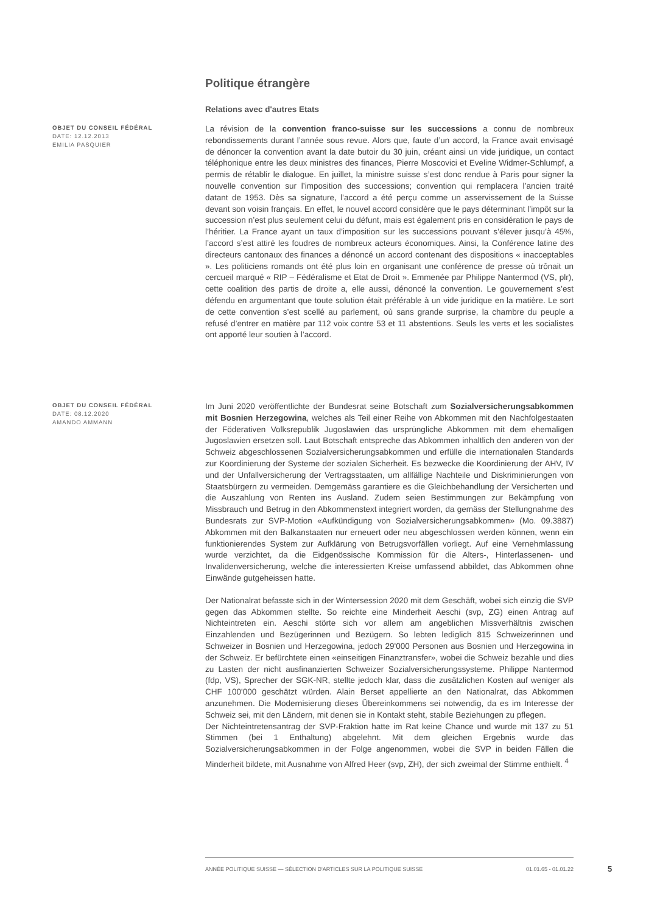Politique étrangère
Relations avec d'autres Etats
OBJET DU CONSEIL FÉDÉRAL
DATE: 12.12.2013
EMILIA PASQUIER
La révision de la convention franco-suisse sur les successions a connu de nombreux rebondissements durant l’année sous revue. Alors que, faute d’un accord, la France avait envisagé de dénoncer la convention avant la date butoir du 30 juin, créant ainsi un vide juridique, un contact téléphonique entre les deux ministres des finances, Pierre Moscovici et Eveline Widmer-Schlumpf, a permis de rétablir le dialogue. En juillet, la ministre suisse s’est donc rendue à Paris pour signer la nouvelle convention sur l’imposition des successions; convention qui remplacera l’ancien traité datant de 1953. Dès sa signature, l’accord a été perçu comme un asservissement de la Suisse devant son voisin français. En effet, le nouvel accord considère que le pays déterminant l’impôt sur la succession n’est plus seulement celui du défunt, mais est également pris en considération le pays de l’héritier. La France ayant un taux d’imposition sur les successions pouvant s’élever jusqu’à 45%, l’accord s’est attiré les foudres de nombreux acteurs économiques. Ainsi, la Conférence latine des directeurs cantonaux des finances a dénoncé un accord contenant des dispositions « inacceptables ». Les politiciens romands ont été plus loin en organisant une conférence de presse où trônait un cercueil marqué « RIP – Fédéralisme et Etat de Droit ». Emmenée par Philippe Nantermod (VS, plr), cette coalition des partis de droite a, elle aussi, dénoncé la convention. Le gouvernement s’est défendu en argumentant que toute solution était préférable à un vide juridique en la matière. Le sort de cette convention s’est scellé au parlement, où sans grande surprise, la chambre du peuple a refusé d’entrer en matière par 112 voix contre 53 et 11 abstentions. Seuls les verts et les socialistes ont apporté leur soutien à l’accord.
OBJET DU CONSEIL FÉDÉRAL
DATE: 08.12.2020
AMANDO AMMANN
Im Juni 2020 veröffentlichte der Bundesrat seine Botschaft zum Sozialversicherungsabkommen mit Bosnien Herzegowina, welches als Teil einer Reihe von Abkommen mit den Nachfolgestaaten der Föderativen Volksrepublik Jugoslawien das ursprüngliche Abkommen mit dem ehemaligen Jugoslawien ersetzen soll. Laut Botschaft entspreche das Abkommen inhaltlich den anderen von der Schweiz abgeschlossenen Sozialversicherungsabkommen und erfülle die internationalen Standards zur Koordinierung der Systeme der sozialen Sicherheit. Es bezwecke die Koordinierung der AHV, IV und der Unfallversicherung der Vertragsstaaten, um allfällige Nachteile und Diskriminierungen von Staatsbürgern zu vermeiden. Demgemäss garantiere es die Gleichbehandlung der Versicherten und die Auszahlung von Renten ins Ausland. Zudem seien Bestimmungen zur Bekämpfung von Missbrauch und Betrug in den Abkommenstext integriert worden, da gemäss der Stellungnahme des Bundesrats zur SVP-Motion «Aufkündigung von Sozialversicherungsabkommen» (Mo. 09.3887) Abkommen mit den Balkanstaaten nur erneuert oder neu abgeschlossen werden können, wenn ein funktionierendes System zur Aufklärung von Betrugsvorfällen vorliegt. Auf eine Vernehmlassung wurde verzichtet, da die Eidgenössische Kommission für die Alters-, Hinterlassenen- und Invalidenversicherung, welche die interessierten Kreise umfassend abbildet, das Abkommen ohne Einwände gutgeheissen hatte.
Der Nationalrat befasste sich in der Wintersession 2020 mit dem Geschäft, wobei sich einzig die SVP gegen das Abkommen stellte. So reichte eine Minderheit Aeschi (svp, ZG) einen Antrag auf Nichteintreten ein. Aeschi störte sich vor allem am angeblichen Missverhältnis zwischen Einzahlenden und Bezügerinnen und Bezügern. So lebten lediglich 815 Schweizerinnen und Schweizer in Bosnien und Herzegowina, jedoch 29'000 Personen aus Bosnien und Herzegowina in der Schweiz. Er befürchtete einen «einseitigen Finanztransfer», wobei die Schweiz bezahle und dies zu Lasten der nicht ausfinanzierten Schweizer Sozialversicherungssysteme. Philippe Nantermod (fdp, VS), Sprecher der SGK-NR, stellte jedoch klar, dass die zusätzlichen Kosten auf weniger als CHF 100'000 geschätzt würden. Alain Berset appellierte an den Nationalrat, das Abkommen anzunehmen. Die Modernisierung dieses Übereinkommens sei notwendig, da es im Interesse der Schweiz sei, mit den Ländern, mit denen sie in Kontakt steht, stabile Beziehungen zu pflegen.
Der Nichteintretensantrag der SVP-Fraktion hatte im Rat keine Chance und wurde mit 137 zu 51 Stimmen (bei 1 Enthaltung) abgelehnt. Mit dem gleichen Ergebnis wurde das Sozialversicherungsabkommen in der Folge angenommen, wobei die SVP in beiden Fällen die Minderheit bildete, mit Ausnahme von Alfred Heer (svp, ZH), der sich zweimal der Stimme enthielt. <sup>4</sup>
ANNÉE POLITIQUE SUISSE — SÉLECTION D'ARTICLES SUR LA POLITIQUE SUISSE 01.01.65 - 01.01.22
5